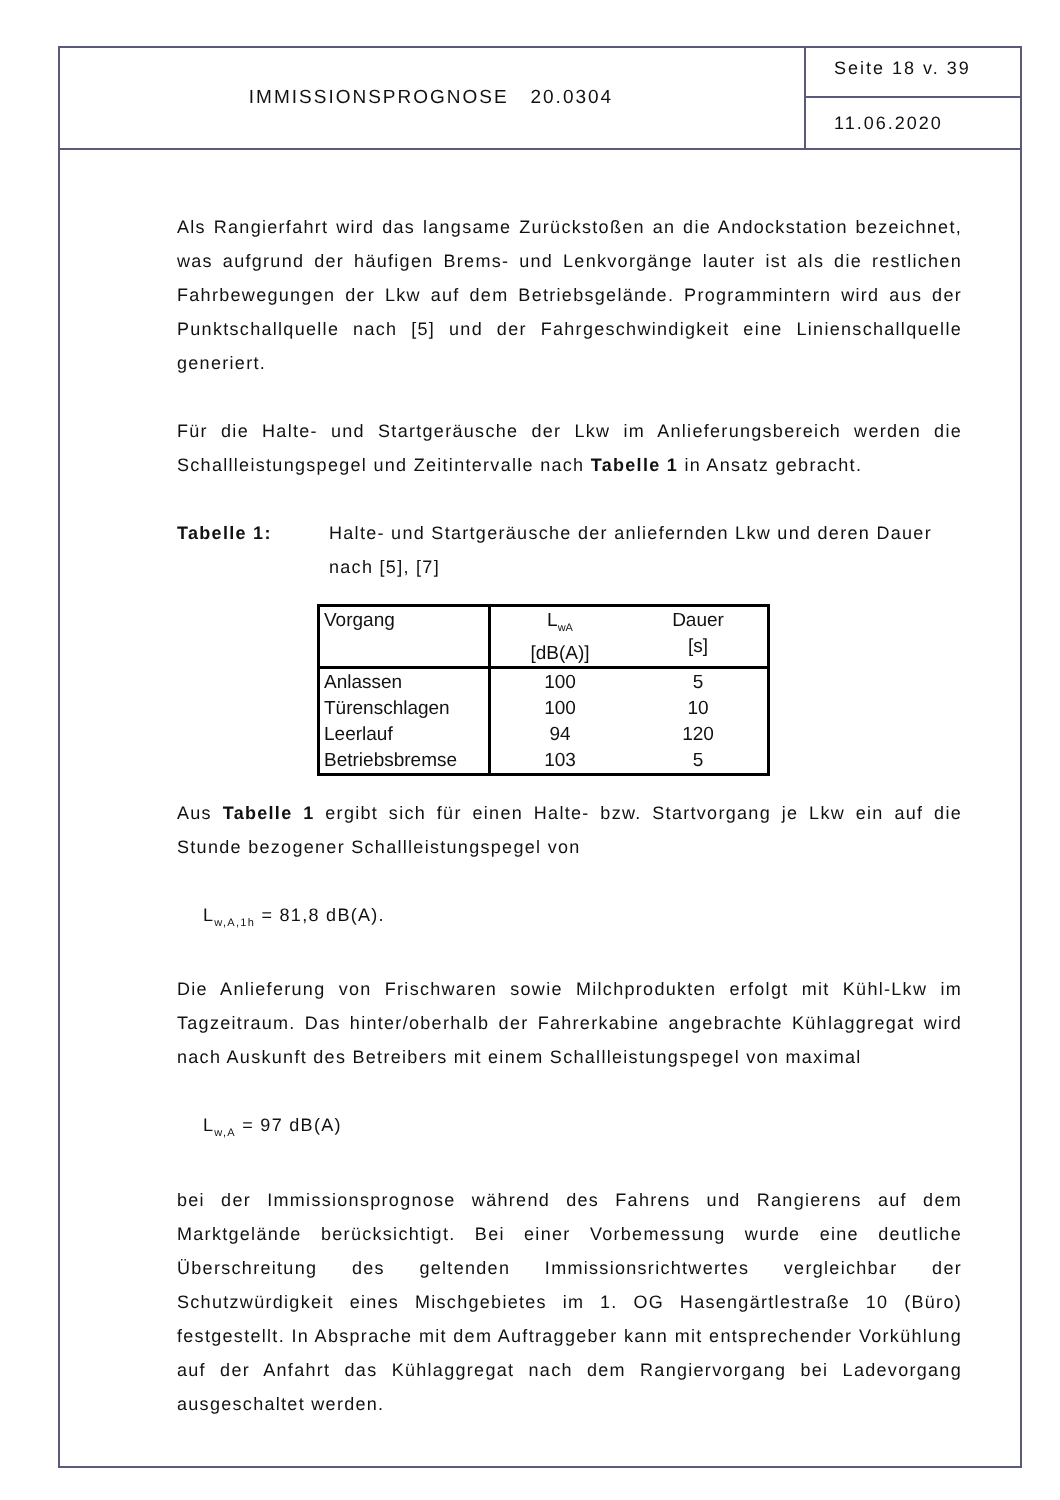IMMISSIONSPROGNOSE 20.0304
Seite 18 v. 39
11.06.2020
Als Rangierfahrt wird das langsame Zurückstoßen an die Andockstation bezeichnet, was aufgrund der häufigen Brems- und Lenkvorgänge lauter ist als die restlichen Fahrbewegungen der Lkw auf dem Betriebsgelände. Programmintern wird aus der Punktschallquelle nach [5] und der Fahrgeschwindigkeit eine Linienschallquelle generiert.
Für die Halte- und Startgeräusche der Lkw im Anlieferungsbereich werden die Schallleistungspegel und Zeitintervalle nach Tabelle 1 in Ansatz gebracht.
Tabelle 1: Halte- und Startgeräusche der anliefernden Lkw und deren Dauer nach [5], [7]
| Vorgang | L<sub>wA</sub> [dB(A)] | Dauer [s] |
| --- | --- | --- |
| Anlassen | 100 | 5 |
| Türenschlagen | 100 | 10 |
| Leerlauf | 94 | 120 |
| Betriebsbremse | 103 | 5 |
Aus Tabelle 1 ergibt sich für einen Halte- bzw. Startvorgang je Lkw ein auf die Stunde bezogener Schallleistungspegel von
L<sub>w,A,1h</sub> = 81,8 dB(A).
Die Anlieferung von Frischwaren sowie Milchprodukten erfolgt mit Kühl-Lkw im Tagzeitraum. Das hinter/oberhalb der Fahrerkabine angebrachte Kühlaggregat wird nach Auskunft des Betreibers mit einem Schallleistungspegel von maximal
L<sub>w,A</sub> = 97 dB(A)
bei der Immissionsprognose während des Fahrens und Rangierens auf dem Marktgelände berücksichtigt. Bei einer Vorbemessung wurde eine deutliche Überschreitung des geltenden Immissionsrichtwertes vergleichbar der Schutzwürdigkeit eines Mischgebietes im 1. OG Hasengärtlestraße 10 (Büro) festgestellt. In Absprache mit dem Auftraggeber kann mit entsprechender Vorkühlung auf der Anfahrt das Kühlaggregat nach dem Rangiervorgang bei Ladevorgang ausgeschaltet werden.